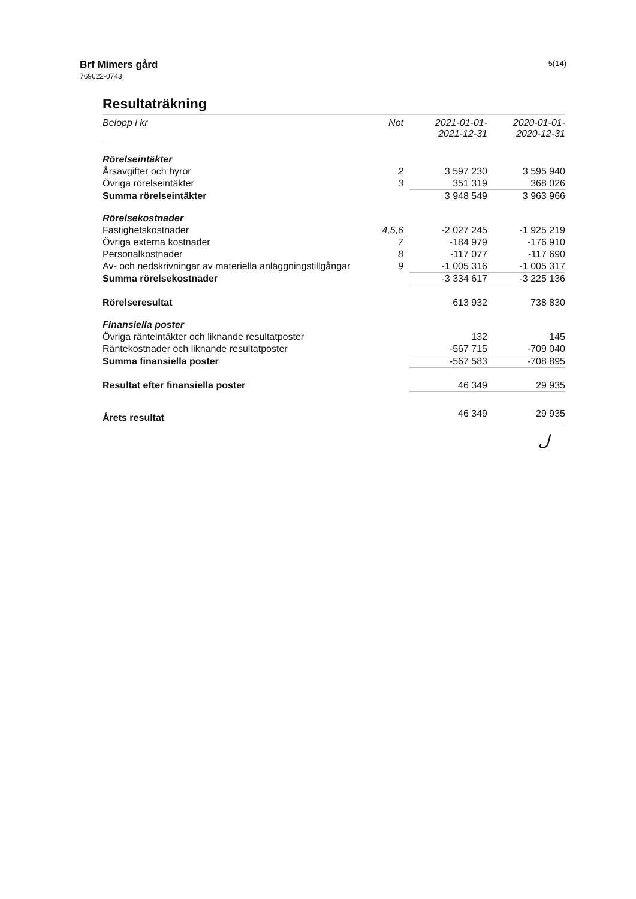Brf Mimers gård
769622-0743
5(14)
Resultaträkning
| Belopp i kr | Not | 2021-01-01- 2021-12-31 | 2020-01-01- 2020-12-31 |
| --- | --- | --- | --- |
| Rörelseintäkter | | | |
| Årsavgifter och hyror | 2 | 3 597 230 | 3 595 940 |
| Övriga rörelseintäkter | 3 | 351 319 | 368 026 |
| Summa rörelseintäkter | | 3 948 549 | 3 963 966 |
| Rörelsekostnader | | | |
| Fastighetskostnader | 4,5,6 | -2 027 245 | -1 925 219 |
| Övriga externa kostnader | 7 | -184 979 | -176 910 |
| Personalkostnader | 8 | -117 077 | -117 690 |
| Av- och nedskrivningar av materiella anläggningstillgångar | 9 | -1 005 316 | -1 005 317 |
| Summa rörelsekostnader | | -3 334 617 | -3 225 136 |
| Rörelseresultat | | 613 932 | 738 830 |
| Finansiella poster | | | |
| Övriga ränteintäkter och liknande resultatposter | | 132 | 145 |
| Räntekostnader och liknande resultatposter | | -567 715 | -709 040 |
| Summa finansiella poster | | -567 583 | -708 895 |
| Resultat efter finansiella poster | | 46 349 | 29 935 |
| Årets resultat | | 46 349 | 29 935 |
ل